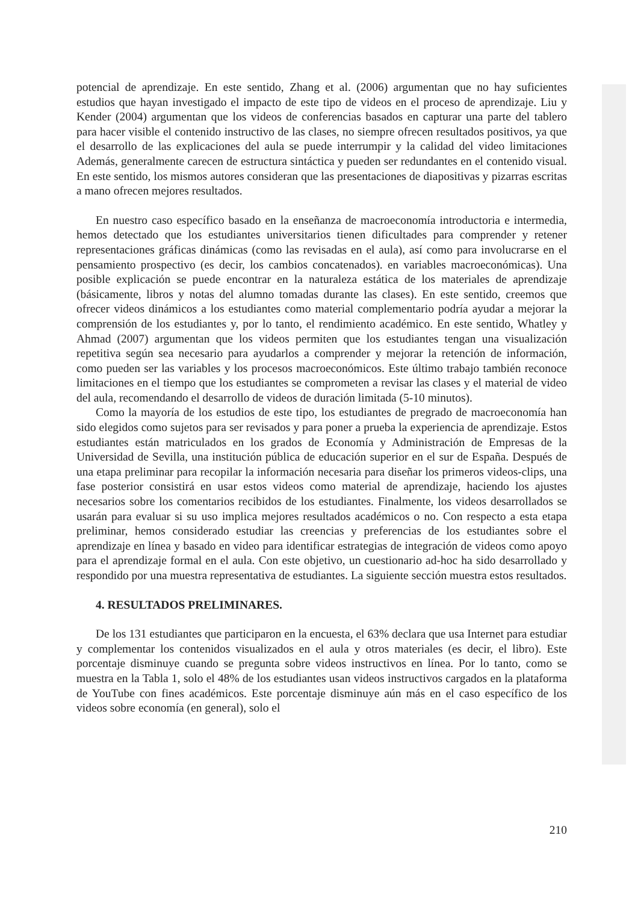potencial de aprendizaje. En este sentido, Zhang et al. (2006) argumentan que no hay suficientes estudios que hayan investigado el impacto de este tipo de videos en el proceso de aprendizaje. Liu y Kender (2004) argumentan que los videos de conferencias basados en capturar una parte del tablero para hacer visible el contenido instructivo de las clases, no siempre ofrecen resultados positivos, ya que el desarrollo de las explicaciones del aula se puede interrumpir y la calidad del video limitaciones Además, generalmente carecen de estructura sintáctica y pueden ser redundantes en el contenido visual. En este sentido, los mismos autores consideran que las presentaciones de diapositivas y pizarras escritas a mano ofrecen mejores resultados.
En nuestro caso específico basado en la enseñanza de macroeconomía introductoria e intermedia, hemos detectado que los estudiantes universitarios tienen dificultades para comprender y retener representaciones gráficas dinámicas (como las revisadas en el aula), así como para involucrarse en el pensamiento prospectivo (es decir, los cambios concatenados). en variables macroeconómicas). Una posible explicación se puede encontrar en la naturaleza estática de los materiales de aprendizaje (básicamente, libros y notas del alumno tomadas durante las clases). En este sentido, creemos que ofrecer videos dinámicos a los estudiantes como material complementario podría ayudar a mejorar la comprensión de los estudiantes y, por lo tanto, el rendimiento académico. En este sentido, Whatley y Ahmad (2007) argumentan que los videos permiten que los estudiantes tengan una visualización repetitiva según sea necesario para ayudarlos a comprender y mejorar la retención de información, como pueden ser las variables y los procesos macroeconómicos. Este último trabajo también reconoce limitaciones en el tiempo que los estudiantes se comprometen a revisar las clases y el material de video del aula, recomendando el desarrollo de videos de duración limitada (5-10 minutos).
Como la mayoría de los estudios de este tipo, los estudiantes de pregrado de macroeconomía han sido elegidos como sujetos para ser revisados y para poner a prueba la experiencia de aprendizaje. Estos estudiantes están matriculados en los grados de Economía y Administración de Empresas de la Universidad de Sevilla, una institución pública de educación superior en el sur de España. Después de una etapa preliminar para recopilar la información necesaria para diseñar los primeros videos-clips, una fase posterior consistirá en usar estos videos como material de aprendizaje, haciendo los ajustes necesarios sobre los comentarios recibidos de los estudiantes. Finalmente, los videos desarrollados se usarán para evaluar si su uso implica mejores resultados académicos o no. Con respecto a esta etapa preliminar, hemos considerado estudiar las creencias y preferencias de los estudiantes sobre el aprendizaje en línea y basado en video para identificar estrategias de integración de videos como apoyo para el aprendizaje formal en el aula. Con este objetivo, un cuestionario ad-hoc ha sido desarrollado y respondido por una muestra representativa de estudiantes. La siguiente sección muestra estos resultados.
4. RESULTADOS PRELIMINARES.
De los 131 estudiantes que participaron en la encuesta, el 63% declara que usa Internet para estudiar y complementar los contenidos visualizados en el aula y otros materiales (es decir, el libro). Este porcentaje disminuye cuando se pregunta sobre videos instructivos en línea. Por lo tanto, como se muestra en la Tabla 1, solo el 48% de los estudiantes usan videos instructivos cargados en la plataforma de YouTube con fines académicos. Este porcentaje disminuye aún más en el caso específico de los videos sobre economía (en general), solo el
210